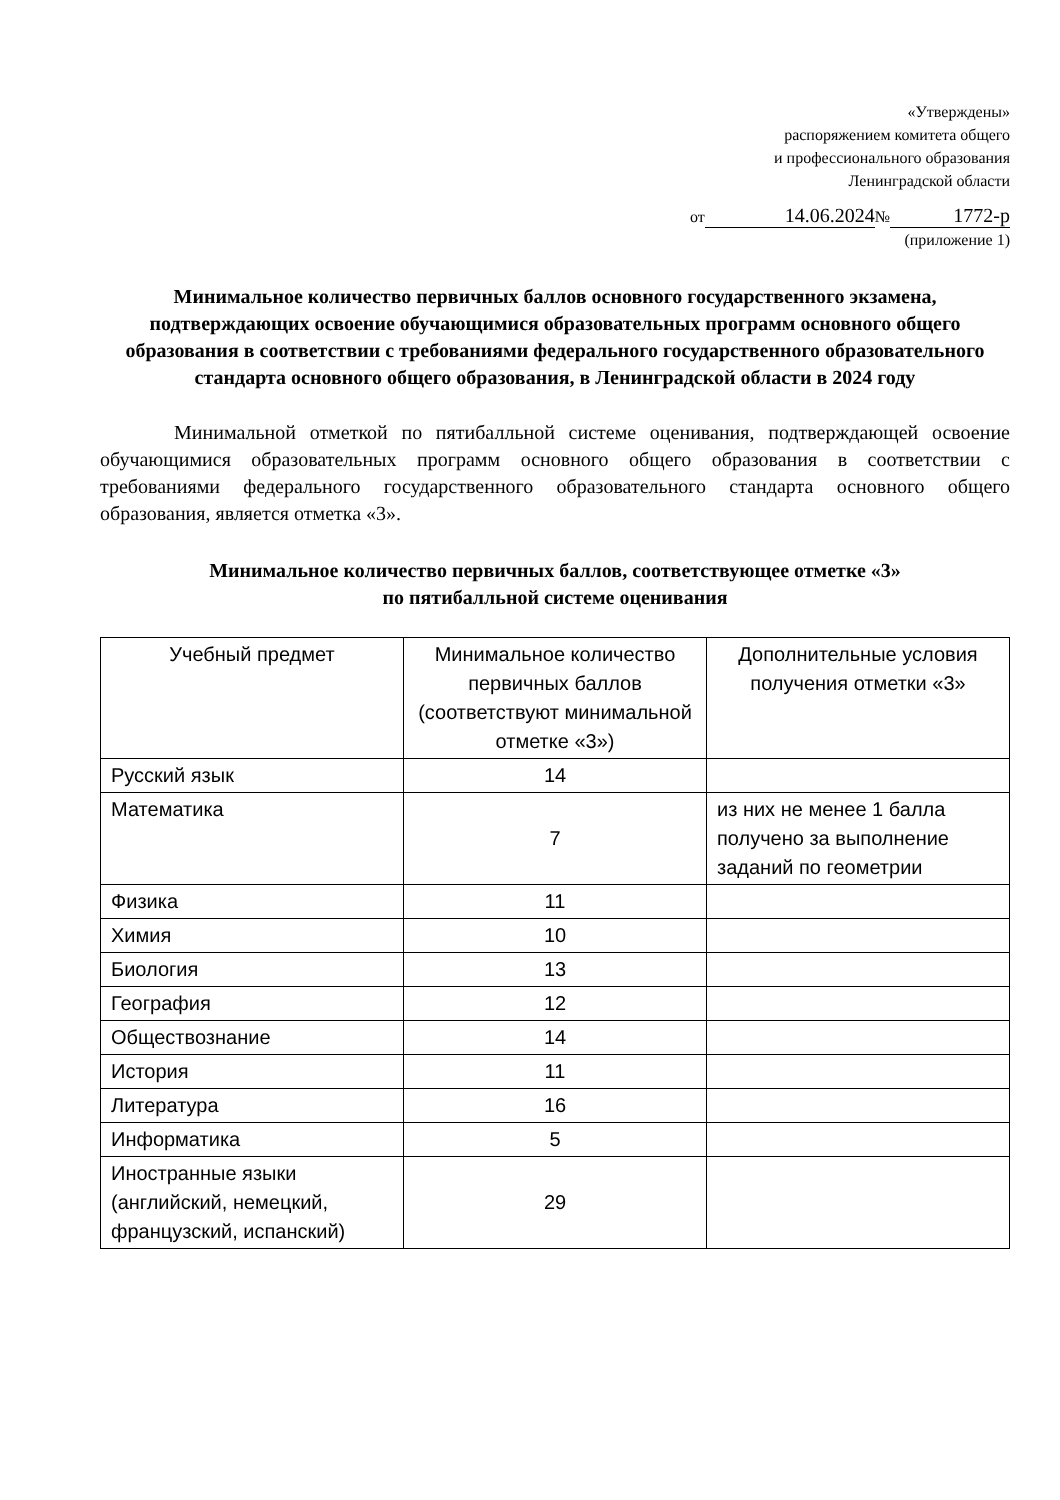«Утверждены»
распоряжением комитета общего
и профессионального образования
Ленинградской области
от 14.06.2024 № 1772-р
(приложение 1)
Минимальное количество первичных баллов основного государственного экзамена, подтверждающих освоение обучающимися образовательных программ основного общего образования в соответствии с требованиями федерального государственного образовательного стандарта основного общего образования, в Ленинградской области в 2024 году
Минимальной отметкой по пятибалльной системе оценивания, подтверждающей освоение обучающимися образовательных программ основного общего образования в соответствии с требованиями федерального государственного образовательного стандарта основного общего образования, является отметка «3».
Минимальное количество первичных баллов, соответствующее отметке «3»
по пятибалльной системе оценивания
| Учебный предмет | Минимальное количество первичных баллов (соответствуют минимальной отметке «3») | Дополнительные условия получения отметки «3» |
| --- | --- | --- |
| Русский язык | 14 | |
| Математика | 7 | из них не менее 1 балла получено за выполнение заданий по геометрии |
| Физика | 11 | |
| Химия | 10 | |
| Биология | 13 | |
| География | 12 | |
| Обществознание | 14 | |
| История | 11 | |
| Литература | 16 | |
| Информатика | 5 | |
| Иностранные языки (английский, немецкий, французский, испанский) | 29 | |